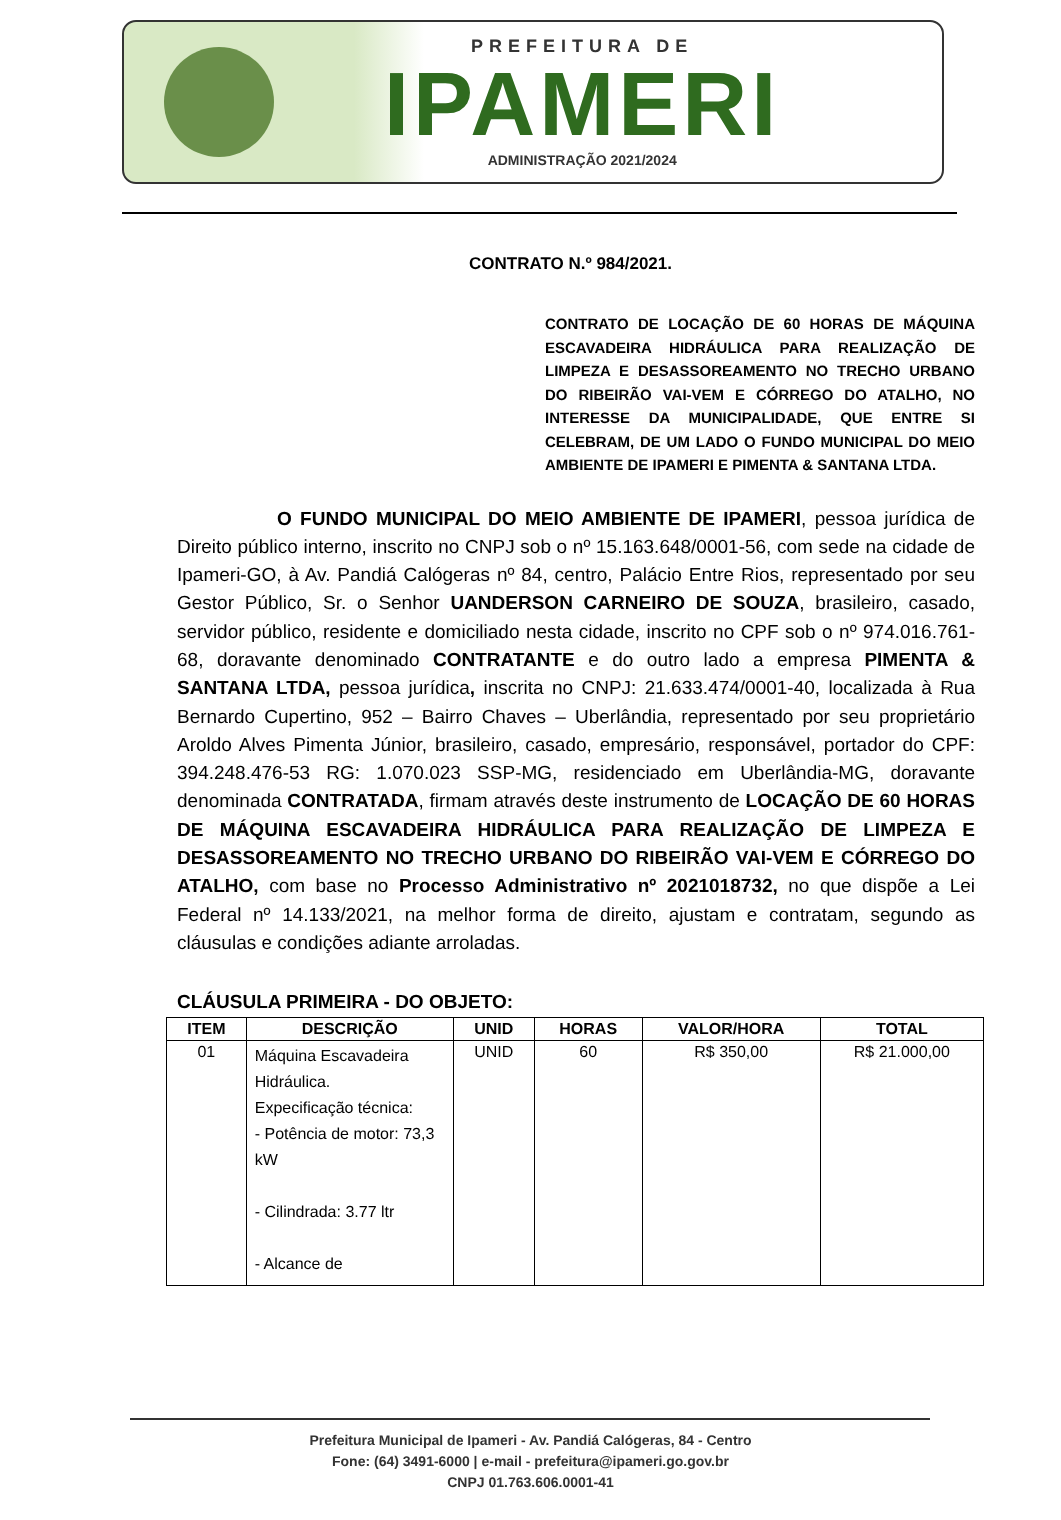PREFEITURA DE
IPAMERI
ADMINISTRAÇÃO 2021/2024
CONTRATO N.º 984/2021.
CONTRATO DE LOCAÇÃO DE 60 HORAS DE MÁQUINA ESCAVADEIRA HIDRÁULICA PARA REALIZAÇÃO DE LIMPEZA E DESASSOREAMENTO NO TRECHO URBANO DO RIBEIRÃO VAI-VEM E CÓRREGO DO ATALHO, NO INTERESSE DA MUNICIPALIDADE, QUE ENTRE SI CELEBRAM, DE UM LADO O FUNDO MUNICIPAL DO MEIO AMBIENTE DE IPAMERI E PIMENTA & SANTANA LTDA.
O FUNDO MUNICIPAL DO MEIO AMBIENTE DE IPAMERI, pessoa jurídica de Direito público interno, inscrito no CNPJ sob o nº 15.163.648/0001-56, com sede na cidade de Ipameri-GO, à Av. Pandiá Calógeras nº 84, centro, Palácio Entre Rios, representado por seu Gestor Público, Sr. o Senhor UANDERSON CARNEIRO DE SOUZA, brasileiro, casado, servidor público, residente e domiciliado nesta cidade, inscrito no CPF sob o nº 974.016.761-68, doravante denominado CONTRATANTE e do outro lado a empresa PIMENTA & SANTANA LTDA, pessoa jurídica, inscrita no CNPJ: 21.633.474/0001-40, localizada à Rua Bernardo Cupertino, 952 – Bairro Chaves – Uberlândia, representado por seu proprietário Aroldo Alves Pimenta Júnior, brasileiro, casado, empresário, responsável, portador do CPF: 394.248.476-53 RG: 1.070.023 SSP-MG, residenciado em Uberlândia-MG, doravante denominada CONTRATADA, firmam através deste instrumento de LOCAÇÃO DE 60 HORAS DE MÁQUINA ESCAVADEIRA HIDRÁULICA PARA REALIZAÇÃO DE LIMPEZA E DESASSOREAMENTO NO TRECHO URBANO DO RIBEIRÃO VAI-VEM E CÓRREGO DO ATALHO, com base no Processo Administrativo nº 2021018732, no que dispõe a Lei Federal nº 14.133/2021, na melhor forma de direito, ajustam e contratam, segundo as cláusulas e condições adiante arroladas.
CLÁUSULA PRIMEIRA - DO OBJETO:
| ITEM | DESCRIÇÃO | UNID | HORAS | VALOR/HORA | TOTAL |
| --- | --- | --- | --- | --- | --- |
| 01 | Máquina Escavadeira Hidráulica. Expecificação técnica: - Potência de motor: 73,3 kW - Cilindrada: 3.77 ltr - Alcance de | UNID | 60 | R$ 350,00 | R$ 21.000,00 |
Prefeitura Municipal de Ipameri - Av. Pandiá Calógeras, 84 - Centro
Fone: (64) 3491-6000 | e-mail - prefeitura@ipameri.go.gov.br
CNPJ 01.763.606.0001-41